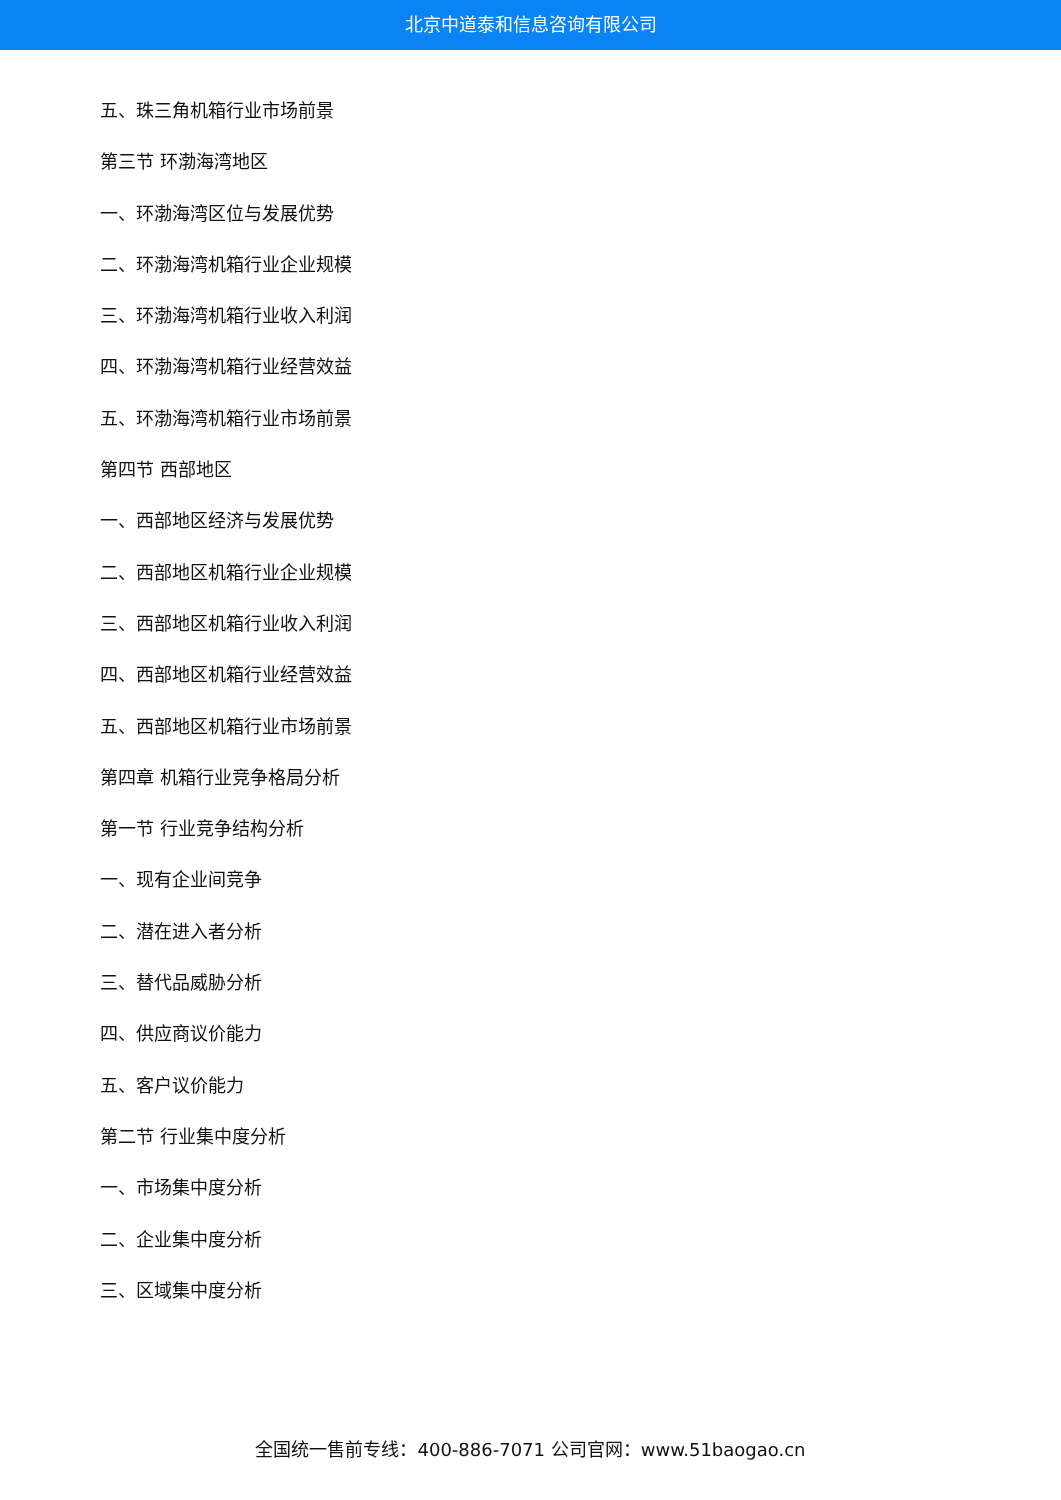北京中道泰和信息咨询有限公司
五、珠三角机箱行业市场前景
第三节 环渤海湾地区
一、环渤海湾区位与发展优势
二、环渤海湾机箱行业企业规模
三、环渤海湾机箱行业收入利润
四、环渤海湾机箱行业经营效益
五、环渤海湾机箱行业市场前景
第四节 西部地区
一、西部地区经济与发展优势
二、西部地区机箱行业企业规模
三、西部地区机箱行业收入利润
四、西部地区机箱行业经营效益
五、西部地区机箱行业市场前景
第四章 机箱行业竞争格局分析
第一节 行业竞争结构分析
一、现有企业间竞争
二、潜在进入者分析
三、替代品威胁分析
四、供应商议价能力
五、客户议价能力
第二节 行业集中度分析
一、市场集中度分析
二、企业集中度分析
三、区域集中度分析
全国统一售前专线：400-886-7071 公司官网：www.51baogao.cn